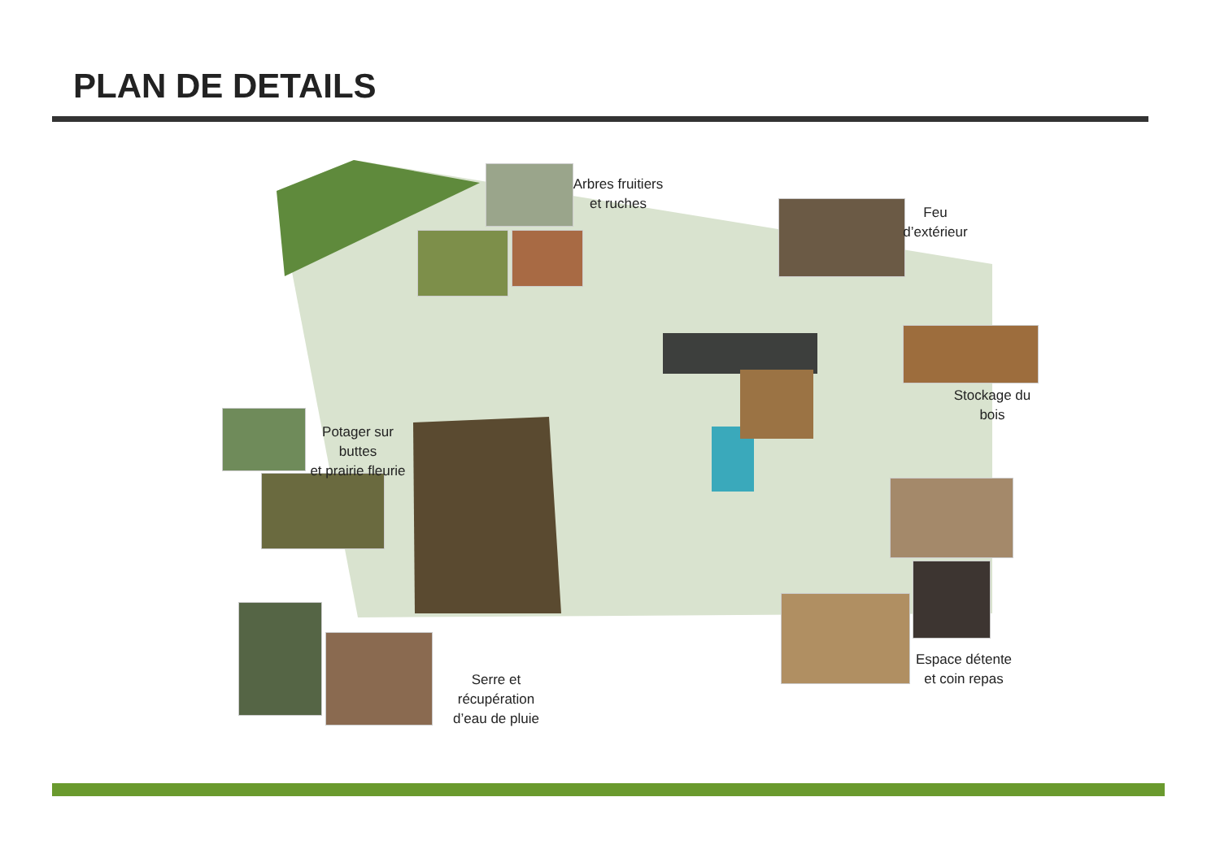PLAN DE DETAILS
Arbres fruitiers
et ruches
Feu
d’extérieur
Stockage du bois
Potager sur buttes
et prairie fleurie
Espace détente
et coin repas
Serre et récupération
d’eau de pluie